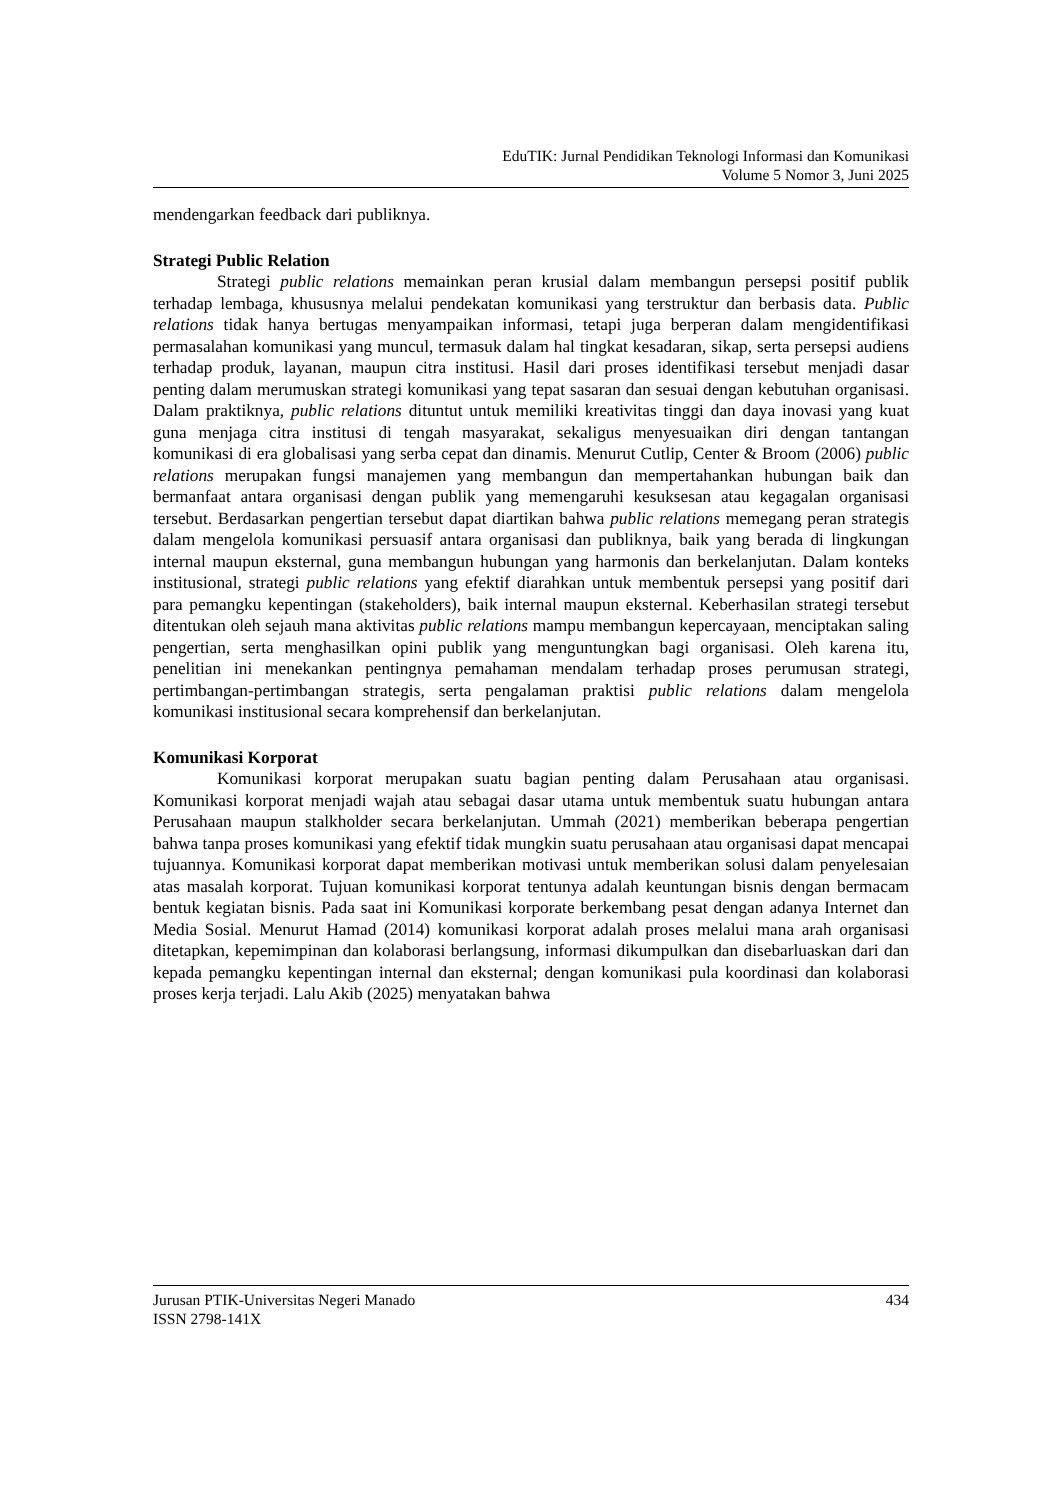EduTIK: Jurnal Pendidikan Teknologi Informasi dan Komunikasi
Volume 5 Nomor 3, Juni 2025
mendengarkan feedback dari publiknya.
Strategi Public Relation
Strategi public relations memainkan peran krusial dalam membangun persepsi positif publik terhadap lembaga, khususnya melalui pendekatan komunikasi yang terstruktur dan berbasis data. Public relations tidak hanya bertugas menyampaikan informasi, tetapi juga berperan dalam mengidentifikasi permasalahan komunikasi yang muncul, termasuk dalam hal tingkat kesadaran, sikap, serta persepsi audiens terhadap produk, layanan, maupun citra institusi. Hasil dari proses identifikasi tersebut menjadi dasar penting dalam merumuskan strategi komunikasi yang tepat sasaran dan sesuai dengan kebutuhan organisasi. Dalam praktiknya, public relations dituntut untuk memiliki kreativitas tinggi dan daya inovasi yang kuat guna menjaga citra institusi di tengah masyarakat, sekaligus menyesuaikan diri dengan tantangan komunikasi di era globalisasi yang serba cepat dan dinamis. Menurut Cutlip, Center & Broom (2006) public relations merupakan fungsi manajemen yang membangun dan mempertahankan hubungan baik dan bermanfaat antara organisasi dengan publik yang memengaruhi kesuksesan atau kegagalan organisasi tersebut. Berdasarkan pengertian tersebut dapat diartikan bahwa public relations memegang peran strategis dalam mengelola komunikasi persuasif antara organisasi dan publiknya, baik yang berada di lingkungan internal maupun eksternal, guna membangun hubungan yang harmonis dan berkelanjutan. Dalam konteks institusional, strategi public relations yang efektif diarahkan untuk membentuk persepsi yang positif dari para pemangku kepentingan (stakeholders), baik internal maupun eksternal. Keberhasilan strategi tersebut ditentukan oleh sejauh mana aktivitas public relations mampu membangun kepercayaan, menciptakan saling pengertian, serta menghasilkan opini publik yang menguntungkan bagi organisasi. Oleh karena itu, penelitian ini menekankan pentingnya pemahaman mendalam terhadap proses perumusan strategi, pertimbangan-pertimbangan strategis, serta pengalaman praktisi public relations dalam mengelola komunikasi institusional secara komprehensif dan berkelanjutan.
Komunikasi Korporat
Komunikasi korporat merupakan suatu bagian penting dalam Perusahaan atau organisasi. Komunikasi korporat menjadi wajah atau sebagai dasar utama untuk membentuk suatu hubungan antara Perusahaan maupun stalkholder secara berkelanjutan. Ummah (2021) memberikan beberapa pengertian bahwa tanpa proses komunikasi yang efektif tidak mungkin suatu perusahaan atau organisasi dapat mencapai tujuannya. Komunikasi korporat dapat memberikan motivasi untuk memberikan solusi dalam penyelesaian atas masalah korporat. Tujuan komunikasi korporat tentunya adalah keuntungan bisnis dengan bermacam bentuk kegiatan bisnis. Pada saat ini Komunikasi korporate berkembang pesat dengan adanya Internet dan Media Sosial. Menurut Hamad (2014) komunikasi korporat adalah proses melalui mana arah organisasi ditetapkan, kepemimpinan dan kolaborasi berlangsung, informasi dikumpulkan dan disebarluaskan dari dan kepada pemangku kepentingan internal dan eksternal; dengan komunikasi pula koordinasi dan kolaborasi proses kerja terjadi. Lalu Akib (2025) menyatakan bahwa
Jurusan PTIK-Universitas Negeri Manado 434
ISSN 2798-141X